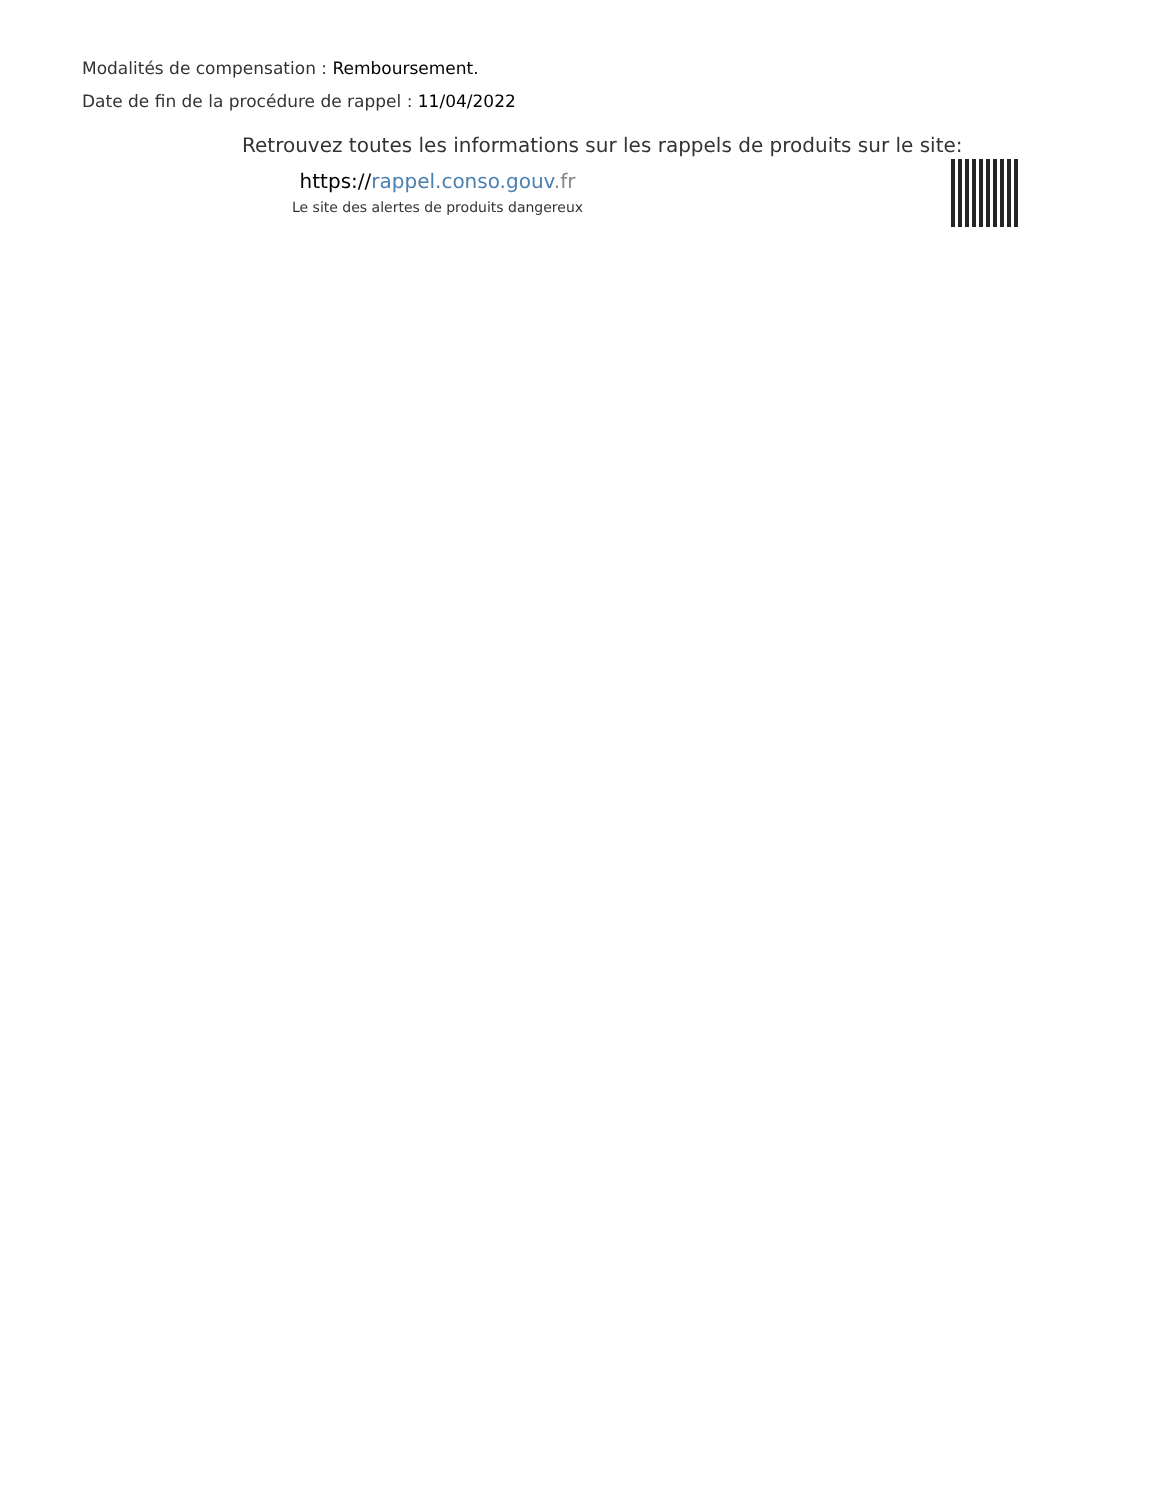Modalités de compensation : Remboursement.
Date de fin de la procédure de rappel : 11/04/2022
Retrouvez toutes les informations sur les rappels de produits sur le site:
https://rappel.conso.gouv.fr
Le site des alertes de produits dangereux